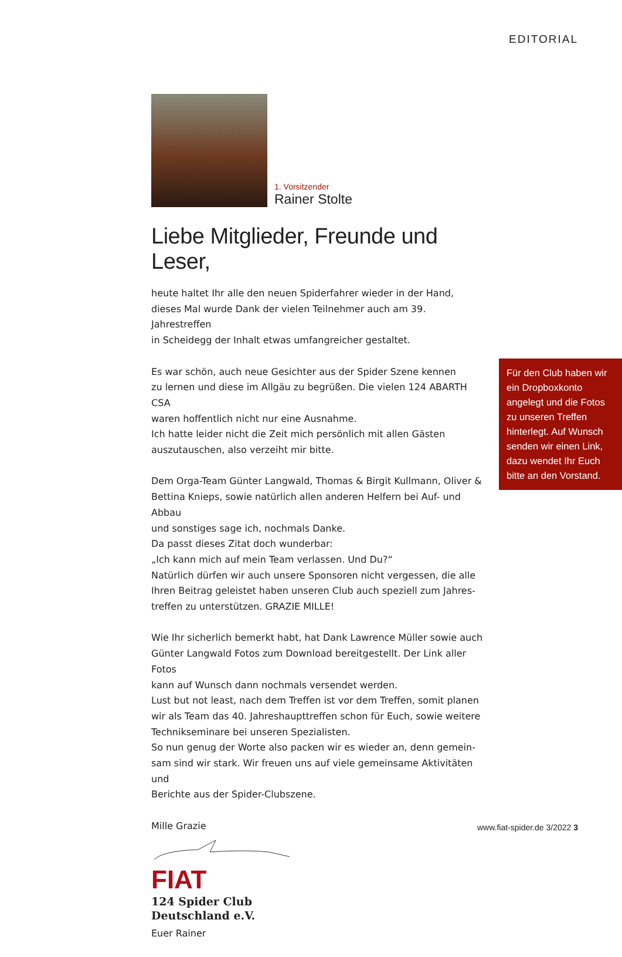EDITORIAL
1. Vorsitzender
Rainer Stolte
Liebe Mitglieder, Freunde und Leser,
heute haltet Ihr alle den neuen Spiderfahrer wieder in der Hand,
dieses Mal wurde Dank der vielen Teilnehmer auch am 39. Jahrestreffen
in Scheidegg der Inhalt etwas umfangreicher gestaltet.
Es war schön, auch neue Gesichter aus der Spider Szene kennen
zu lernen und diese im Allgäu zu begrüßen. Die vielen 124 ABARTH CSA
waren hoffentlich nicht nur eine Ausnahme.
Ich hatte leider nicht die Zeit mich persönlich mit allen Gästen
auszutauschen, also verzeiht mir bitte.
Dem Orga-Team Günter Langwald, Thomas & Birgit Kullmann, Oliver &
Bettina Knieps, sowie natürlich allen anderen Helfern bei Auf- und Abbau
und sonstiges sage ich, nochmals Danke.
Da passt dieses Zitat doch wunderbar:
„Ich kann mich auf mein Team verlassen. Und Du?“
Natürlich dürfen wir auch unsere Sponsoren nicht vergessen, die alle
Ihren Beitrag geleistet haben unseren Club auch speziell zum Jahres-
treffen zu unterstützen. GRAZIE MILLE!
Wie Ihr sicherlich bemerkt habt, hat Dank Lawrence Müller sowie auch
Günter Langwald Fotos zum Download bereitgestellt. Der Link aller Fotos
kann auf Wunsch dann nochmals versendet werden.
Lust but not least, nach dem Treffen ist vor dem Treffen, somit planen
wir als Team das 40. Jahreshaupttreffen schon für Euch, sowie weitere
Technikseminare bei unseren Spezialisten.
So nun genug der Worte also packen wir es wieder an, denn gemein-
sam sind wir stark. Wir freuen uns auf viele gemeinsame Aktivitäten und
Berichte aus der Spider-Clubszene.
Mille Grazie
FIAT 124 Spider Club
Deutschland e.V.
Euer Rainer
Für den Club haben wir ein Dropboxkonto angelegt und die Fotos zu unseren Treffen hinterlegt. Auf Wunsch senden wir einen Link, dazu wendet Ihr Euch bitte an den Vorstand.
www.fiat-spider.de 3/2022 3